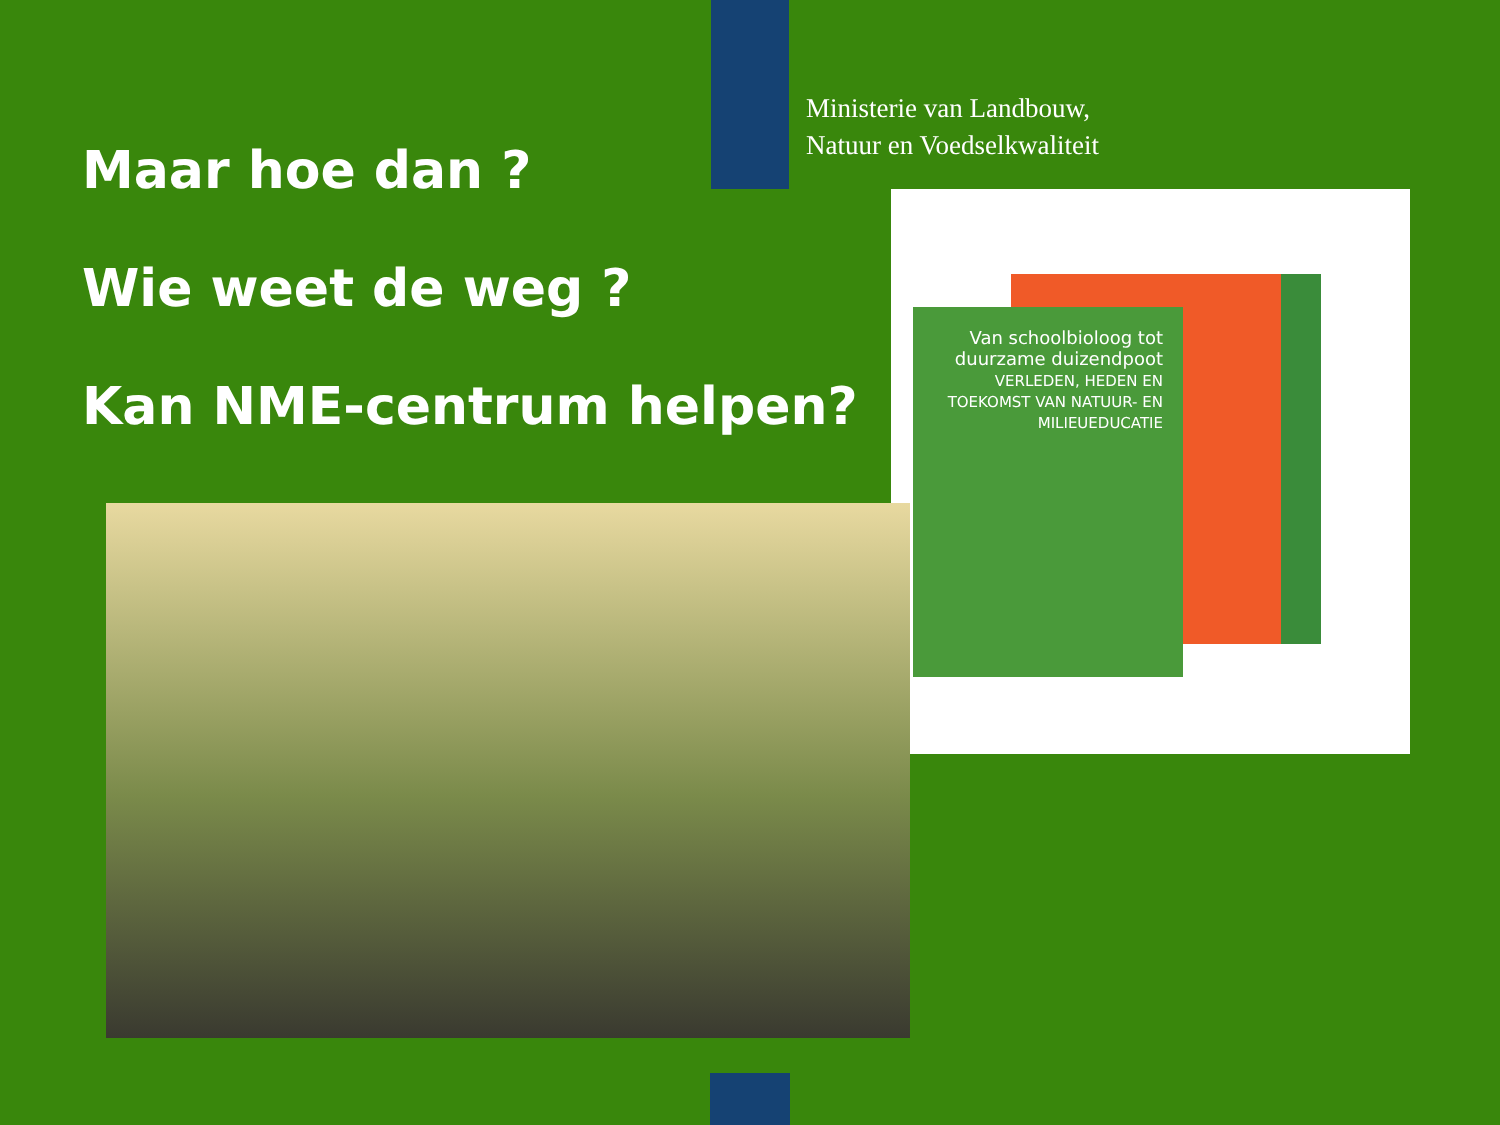Ministerie van Landbouw,
Natuur en Voedselkwaliteit
Maar hoe dan ?
Wie weet de weg ?
Kan NME-centrum helpen?
Van schoolbioloog tot duurzame duizendpoot
VERLEDEN, HEDEN EN TOEKOMST VAN NATUUR- EN MILIEUEDUCATIE